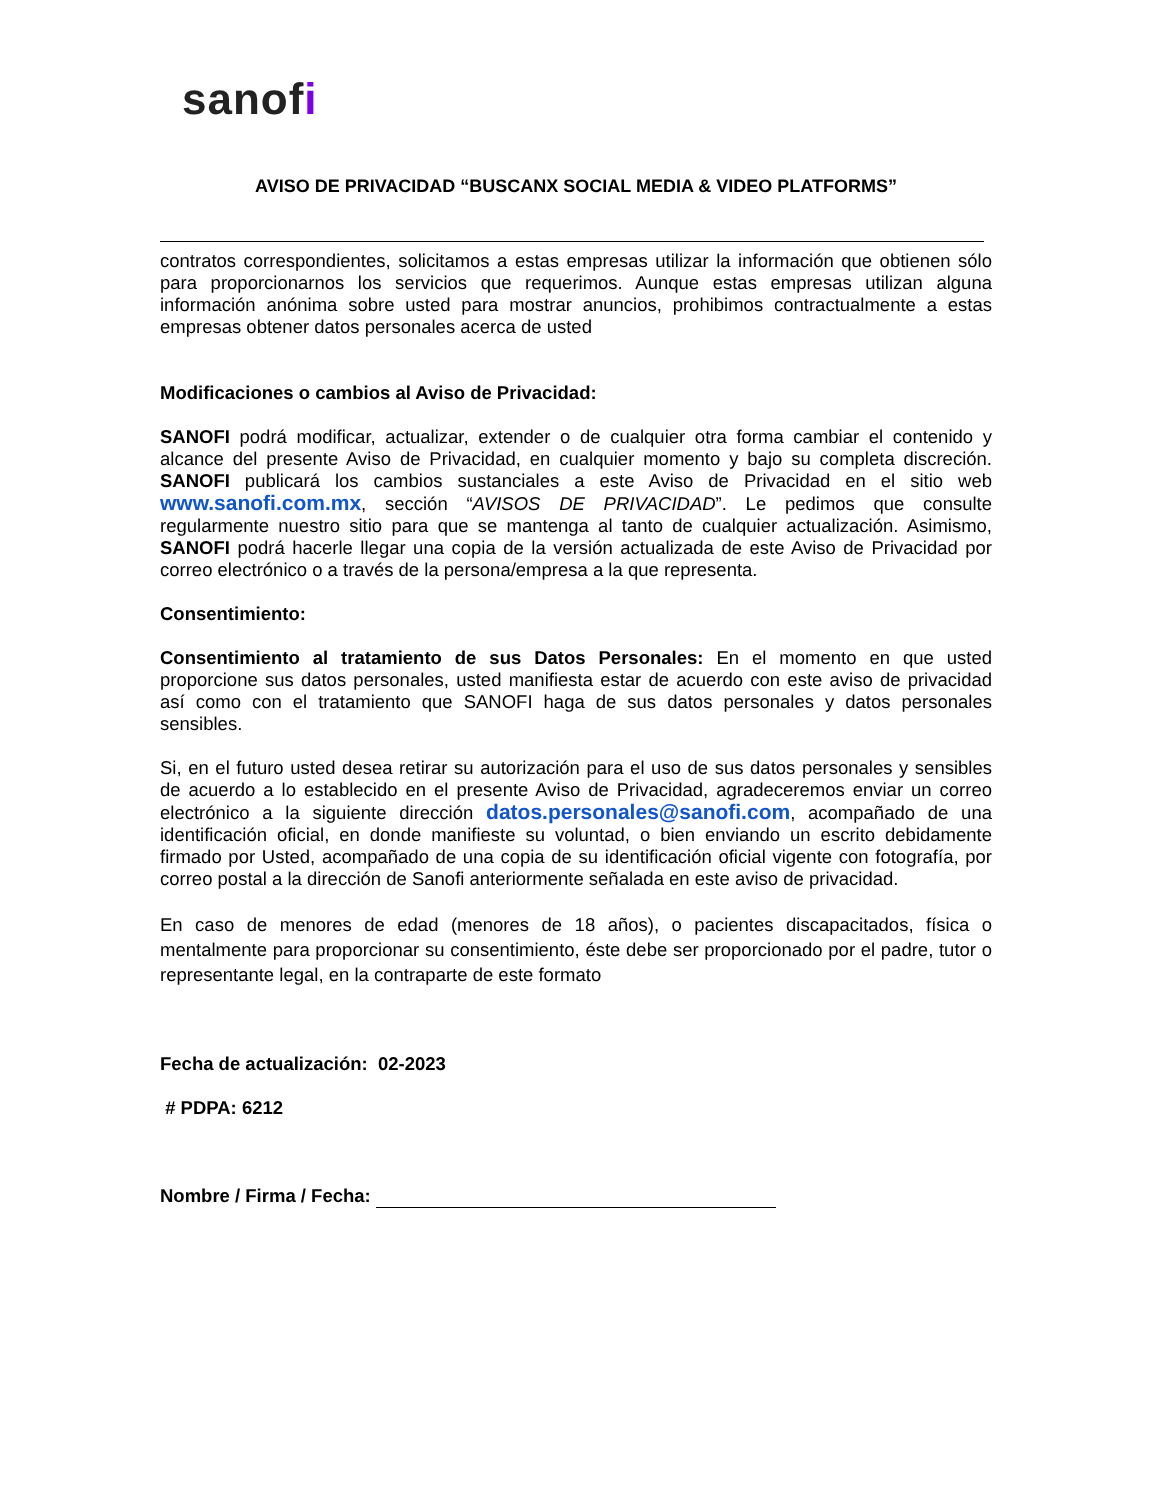sanofi
AVISO DE PRIVACIDAD “BUSCANX SOCIAL MEDIA & VIDEO PLATFORMS”
contratos correspondientes, solicitamos a estas empresas utilizar la información que obtienen sólo para proporcionarnos los servicios que requerimos. Aunque estas empresas utilizan alguna información anónima sobre usted para mostrar anuncios, prohibimos contractualmente a estas empresas obtener datos personales acerca de usted
Modificaciones o cambios al Aviso de Privacidad:
SANOFI podrá modificar, actualizar, extender o de cualquier otra forma cambiar el contenido y alcance del presente Aviso de Privacidad, en cualquier momento y bajo su completa discreción. SANOFI publicará los cambios sustanciales a este Aviso de Privacidad en el sitio web www.sanofi.com.mx, sección “AVISOS DE PRIVACIDAD”. Le pedimos que consulte regularmente nuestro sitio para que se mantenga al tanto de cualquier actualización. Asimismo, SANOFI podrá hacerle llegar una copia de la versión actualizada de este Aviso de Privacidad por correo electrónico o a través de la persona/empresa a la que representa.
Consentimiento:
Consentimiento al tratamiento de sus Datos Personales: En el momento en que usted proporcione sus datos personales, usted manifiesta estar de acuerdo con este aviso de privacidad así como con el tratamiento que SANOFI haga de sus datos personales y datos personales sensibles.
Si, en el futuro usted desea retirar su autorización para el uso de sus datos personales y sensibles de acuerdo a lo establecido en el presente Aviso de Privacidad, agradeceremos enviar un correo electrónico a la siguiente dirección datos.personales@sanofi.com, acompañado de una identificación oficial, en donde manifieste su voluntad, o bien enviando un escrito debidamente firmado por Usted, acompañado de una copia de su identificación oficial vigente con fotografía, por correo postal a la dirección de Sanofi anteriormente señalada en este aviso de privacidad.
En caso de menores de edad (menores de 18 años), o pacientes discapacitados, física o mentalmente para proporcionar su consentimiento, éste debe ser proporcionado por el padre, tutor o representante legal, en la contraparte de este formato
Fecha de actualización: 02-2023
# PDPA: 6212
Nombre / Firma / Fecha: